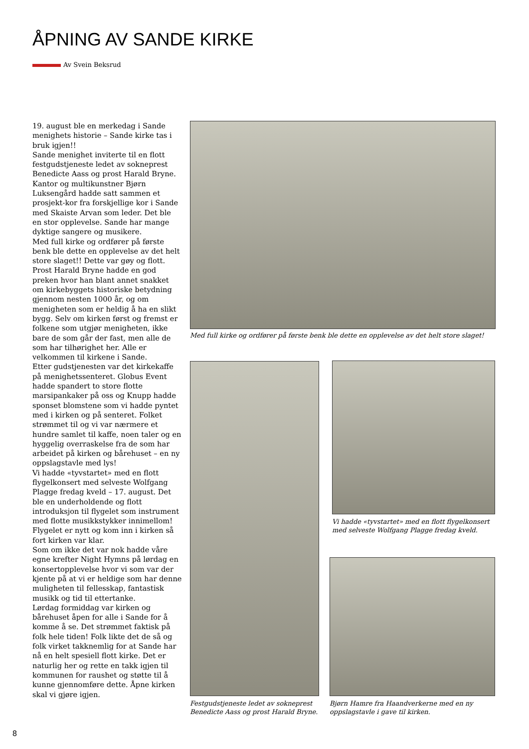ÅPNING AV SANDE KIRKE
Av Svein Beksrud
19. august ble en merkedag i Sande menighets historie – Sande kirke tas i bruk igjen!!
Sande menighet inviterte til en flott festgudstjeneste ledet av sokneprest Benedicte Aass og prost Harald Bryne. Kantor og multikunstner Bjørn Luksengård hadde satt sammen et prosjekt-kor fra forskjellige kor i Sande med Skaiste Arvan som leder. Det ble en stor opplevelse. Sande har mange dyktige sangere og musikere.
Med full kirke og ordfører på første benk ble dette en opplevelse av det helt store slaget!! Dette var gøy og flott.
Prost Harald Bryne hadde en god preken hvor han blant annet snakket om kirkebyggets historiske betydning gjennom nesten 1000 år, og om menigheten som er heldig å ha en slikt bygg. Selv om kirken først og fremst er folkene som utgjør menigheten, ikke bare de som går der fast, men alle de som har tilhørighet her. Alle er velkommen til kirkene i Sande.
Etter gudstjenesten var det kirkekaffe på menighetssenteret. Globus Event hadde spandert to store flotte marsipankaker på oss og Knupp hadde sponset blomstene som vi hadde pyntet med i kirken og på senteret. Folket strømmet til og vi var nærmere et hundre samlet til kaffe, noen taler og en hyggelig overraskelse fra de som har arbeidet på kirken og bårehuset – en ny oppslagstavle med lys!
Vi hadde «tyvstartet» med en flott flygelkonsert med selveste Wolfgang Plagge fredag kveld – 17. august. Det ble en underholdende og flott introduksjon til flygelet som instrument med flotte musikkstykker innimellom! Flygelet er nytt og kom inn i kirken så fort kirken var klar.
Som om ikke det var nok hadde våre egne krefter Night Hymns på lørdag en konsertopplevelse hvor vi som var der kjente på at vi er heldige som har denne muligheten til fellesskap, fantastisk musikk og tid til ettertanke.
Lørdag formiddag var kirken og bårehuset åpen for alle i Sande for å komme å se. Det strømmet faktisk på folk hele tiden! Folk likte det de så og folk virket takknemlig for at Sande har nå en helt spesiell flott kirke. Det er naturlig her og rette en takk igjen til kommunen for raushet og støtte til å kunne gjennomføre dette. Åpne kirken skal vi gjøre igjen.
Med full kirke og ordfører på første benk ble dette en opplevelse av det helt store slaget!
Festgudstjeneste ledet av sokneprest Benedicte Aass og prost Harald Bryne.
Vi hadde «tyvstartet» med en flott flygelkonsert med selveste Wolfgang Plagge fredag kveld.
Bjørn Hamre fra Haandverkerne med en ny oppslagstavle i gave til kirken.
8